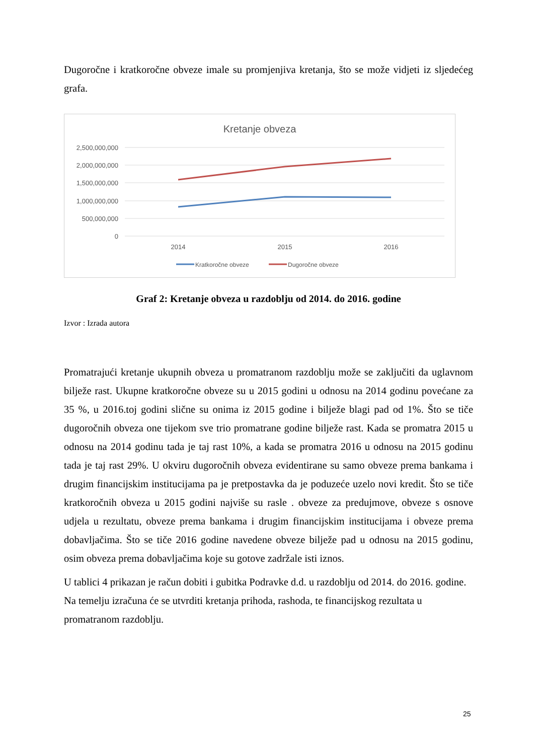Dugoročne i kratkoročne obveze imale su promjenjiva kretanja, što se može vidjeti iz sljedećeg grafa.
Kretanje obveza
2,500,000,000
2,000,000,000
1,500,000,000
1,000,000,000
500,000,000
0
2014
2015
2016
Kratkoročne obveze
Dugoročne obveze
Graf 2: Kretanje obveza u razdoblju od 2014. do 2016. godine
Izvor : Izrada autora
Promatrajući kretanje ukupnih obveza u promatranom razdoblju može se zaključiti da uglavnom bilježe rast. Ukupne kratkoročne obveze su u 2015 godini u odnosu na 2014 godinu povećane za 35 %, u 2016.toj godini slične su onima iz 2015 godine i bilježe blagi pad od 1%. Što se tiče dugoročnih obveza one tijekom sve trio promatrane godine bilježe rast. Kada se promatra 2015 u odnosu na 2014 godinu tada je taj rast 10%, a kada se promatra 2016 u odnosu na 2015 godinu tada je taj rast 29%. U okviru dugoročnih obveza evidentirane su samo obveze prema bankama i drugim financijskim institucijama pa je pretpostavka da je poduzeće uzelo novi kredit. Što se tiče kratkoročnih obveza u 2015 godini najviše su rasle . obveze za predujmove, obveze s osnove udjela u rezultatu, obveze prema bankama i drugim financijskim institucijama i obveze prema dobavljačima. Što se tiče 2016 godine navedene obveze bilježe pad u odnosu na 2015 godinu, osim obveza prema dobavljačima koje su gotove zadržale isti iznos.
U tablici 4 prikazan je račun dobiti i gubitka Podravke d.d. u razdoblju od 2014. do 2016. godine. Na temelju izračuna će se utvrditi kretanja prihoda, rashoda, te financijskog rezultata u promatranom razdoblju.
25